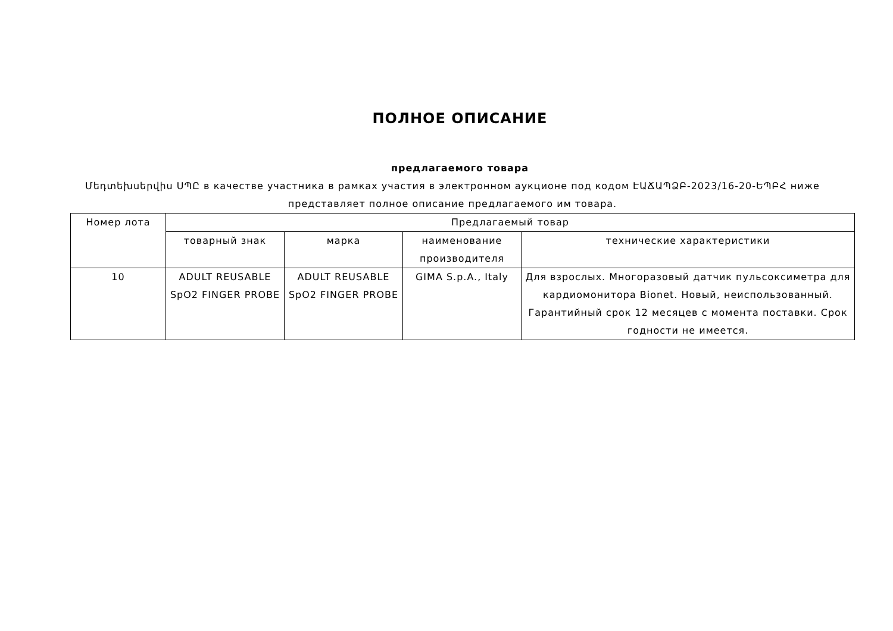ПОЛНОЕ ОПИСАНИЕ
предлагаемого товара
Մեդտեխսերվիս ՍՊԸ в качестве участника в рамках участия в электронном аукционе под кодом ԷԱՃԱՊՁԲ-2023/16-20-ԵՊԲՀ ниже представляет полное описание предлагаемого им товара.
| Номер лота | Предлагаемый товар | | | |
| --- | --- | --- | --- | --- |
| | товарный знак | марка | наименование производителя | технические характеристики |
| 10 | ADULT REUSABLE SpO2 FINGER PROBE | ADULT REUSABLE SpO2 FINGER PROBE | GIMA S.p.A., Italy | Для взрослых. Многоразовый датчик пульсоксиметра для кардиомонитора Bionet. Новый, неиспользованный. Гарантийный срок 12 месяцев с момента поставки. Срок годности не имеется. |